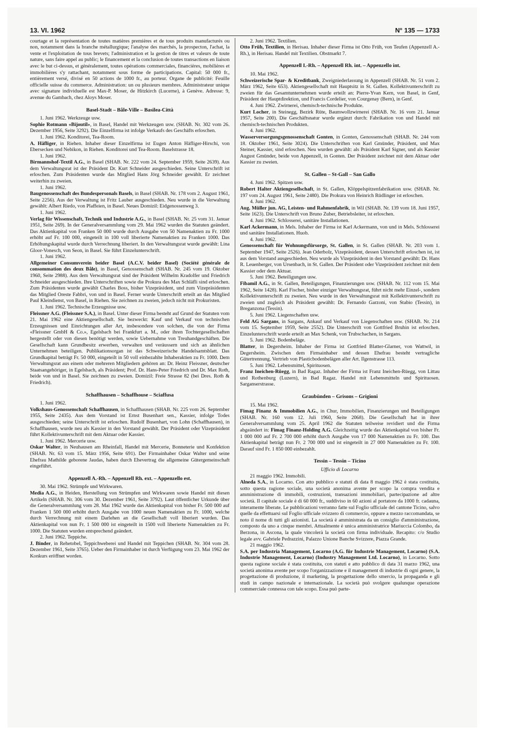13. VI. 1962 N° 135 — 1733
courtage et la représentation de toutes matières premières et de tous produits manufacturés ou non, notamment dans la branche métallurgique; l'analyse des marchés, la prospecton, l'achat, la vente et l'exploitation de tous brevets; l'administration et la gestion de titres et valeurs de toute nature, sans faire appel au public; le financement et la conclusion de toutes transactions en liaison avec le but ci-dessus, et généralement, toutes opérations commerciales, financières, mobilières et immobilières s'y rattachant, notamment sous forme de participations. Capital: 50 000 fr., entièrement versé, divisé en 50 actions de 1000 fr., au porteur. Organe de publicité: Feuille officielle suisse du commerce. Administration: un ou plusieurs membres. Administrateur unique avec signature individuelle est Max-P. Moser, de Hitzkirch (Lucerne), à Genève. Adresse: 9, avenue du Gambach, chez Aloys Moser.
Basel-Stadt – Bâle-Ville – Basilea-Città
1. Juni 1962. Werkzeuge usw.
Sophie Rotmann «Bijoutil», in Basel, Handel mit Werkzeugen usw. (SHAB. Nr. 302 vom 26. Dezember 1956, Seite 3292). Die Einzelfirma ist infolge Verkaufs des Geschäfts erloschen.
1. Juni 1962. Konditorei, Tea-Room.
A. Häfliger, in Riehen. Inhaber dieser Einzelfirma ist Eugen Anton Häfliger-Hirschi, von Ebersecken und Nebikon, in Riehen. Konditorei und Tea-Room. Baselstrasse 18.
1. Juni 1962.
Birmannshof-Textil A.G., in Basel (SHAB. Nr. 222 vom 24. September 1959, Seite 2639). Aus dem Verwaltungsrat ist der Präsident Dr. Kurt Schneider ausgeschieden. Seine Unterschrift ist erloschen. Zum Präsidenten wurde das Mitglied Hans Jörg Schneider gewählt. Er zeichnet weiterhin zu zweien.
1. Juni 1962.
Baugenossenschaft des Bundespersonals Basels, in Basel (SHAB. Nr. 178 vom 2. August 1961, Seite 2256). Aus der Verwaltung ist Fritz Lauber ausgeschieden. Neu wurde in die Verwaltung gewählt: Albert Riedo, von Plaffeien, in Basel. Neues Domizil: Eidgenossenweg 3.
1. Juni 1962.
Verlag für Wissenschaft, Technik und Industrie A.G., in Basel (SHAB. Nr. 25 vom 31. Januar 1951, Seite 269). In der Generalversammlung vom 29. Mai 1962 wurden die Statuten geändert. Das Aktienkapital von Franken 50 000 wurde durch Ausgabe von 50 Namenaktien zu Fr. 1000 erhöht auf Fr. 100 000, eingeteilt in 100 voll liberierte Namenaktien zu Franken 1000. Das Erhöhungskapital wurde durch Verrechnung liberiert. In den Verwaltungsrat wurde gewählt: Lina Gloor-Vonesch, von Seon, in Basel. Sie führt Einzelunterschrift.
1. Juni 1962.
Allgemeiner Consumverein beider Basel (A.C.V. beider Basel) (Société générale de consommation des deux Bâle), in Basel, Genossenschaft (SHAB. Nr. 245 vom 19. Oktober 1960, Seite 2988). Aus dem Verwaltungsrat sind der Präsident Wilhelm Kradolfer und Friedrich Schneider ausgeschieden. Ihre Unterschriften sowie die Prokura des Max Schläfli sind erloschen. Zum Präsidenten wurde gewählt Charles Boss, bisher Vizepräsident, und zum Vizepräsidenten das Mitglied Oreste Fabbri, von und in Basel. Ferner wurde Unterschrift erteilt an das Mitglied Paul Kleindienst, von Basel, in Riehen. Sie zeichnen zu zweien, jedoch nicht mit Prokuristen.
1. Juni 1962. Technische Erzeugnisse usw.
Fleissner A.G. (Fleissner S.A.), in Basel. Unter dieser Firma besteht auf Grund der Statuten vom 21. Mai 1962 eine Aktiengesellschaft. Sie bezweckt: Kauf und Verkauf von technischen Erzeugnissen und Einrichtungen aller Art, insbesondere von solchen, die von der Firma «Fleissner GmbH & Co.», Egelsbach bei Frankfurt a. M., oder ihren Tochtergesellschaften hergestellt oder von diesen benötigt werden, sowie Uebernahme von Treuhandgeschäften. Die Gesellschaft kann Grundbesitz erwerben, verwalten und veräussern und sich an ähnlichen Unternehmen beteiligen. Publikationsorgan ist das Schweizerische Handelsamtsblatt. Das Grundkapital beträgt Fr. 50 000, eingeteilt in 50 voll einbezahlte Inhaberaktien zu Fr. 1000. Dem Verwaltungsrat aus einem oder mehreren Mitgliedern gehören an: Dr. Heinz Fleissner, deutscher Staatsangehöriger, in Egelsbach, als Präsident; Prof. Dr. Hans-Peter Friedrich und Dr. Max Roth, beide von und in Basel. Sie zeichnen zu zweien. Domizil: Freie Strasse 82 (bei Dres. Roth & Friedrich).
Schaffhausen – Schaffhouse – Sciaffusa
1. Juni 1962.
Volkshaus-Genossenschaft Schaffhausen, in Schaffhausen (SHAB. Nr. 225 vom 26. September 1955, Seite 2435). Aus dem Vorstand ist Ernst Busenhart sen., Kassier, infolge Todes ausgeschieden; seine Unterschrift ist erloschen. Rudolf Busenhart, von Lohn (Schaffhausen), in Schaffhausen, wurde neu als Kassier in den Vorstand gewählt. Der Präsident oder Vizepräsident führt Kollektivunterschrift mit dem Aktuar oder Kassier.
1. Juni 1962. Mercerie usw.
Oskar Walter, in Neuhausen am Rheinfall, Handel mit Mercerie, Bonneterie und Konfektion (SHAB. Nr. 63 vom 15. März 1956, Seite 691). Der Firmainhaber Oskar Walter und seine Ehefrau Mathilde geborene Jaudas, haben durch Ehevertrag die allgemeine Gütergemeinschaft eingeführt.
Appenzell A.-Rh. – Appenzell Rh. ext. – Appenzello est.
30. Mai 1962. Strümpfe und Wirkwaren.
Media A.G., in Heiden, Herstellung von Strümpfen und Wirkwaren sowie Handel mit diesen Artikeln (SHAB. Nr. 306 vom 30. Dezember 1961, Seite 3792). Laut öffentlicher Urkunde über die Generalversammlung vom 28. Mai 1962 wurde das Aktienkapital von bisher Fr. 500 000 auf Franken 1 500 000 erhöht durch Ausgabe von 1000 neuen Namenaktien zu Fr. 1000, welche durch Verrechnung mit einem Darlehen an die Gesellschaft voll liberiert wurden. Das Aktienkapital von nun Fr. 1 500 000 ist eingeteilt in 1500 voll liberierte Namenaktien zu Fr. 1000. Die Statuten wurden entsprechend geändert.
2. Juni 1962. Teppiche.
J. Binder, in Rehetobel, Teppichweberei und Handel mit Teppichen (SHAB. Nr. 304 vom 28. Dezember 1961, Seite 3765). Ueber den Firmainhaber ist durch Verfügung vom 23. Mai 1962 der Konkurs eröffnet worden.
2. Juni 1962. Textilien.
Otto Früh, Textilien, in Herisau. Inhaber dieser Firma ist Otto Früh, von Teufen (Appenzell A.-Rh.), in Herisau. Handel mit Textilien. Obstmarkt 7.
Appenzell I.-Rh. – Appenzell Rh. int. – Appenzello int.
10. Mai 1962.
Schweizerische Spar- & Kreditbank, Zweigniederlassung in Appenzell (SHAB. Nr. 51 vom 2. März 1962, Seite 653). Aktiengesellschaft mit Hauptsitz in St. Gallen. Kollektivunterschrift zu zweien für das Gesamtunternehmen wurde erteilt an: Pierre-Yvan Kern, von Basel, in Genf, Präsident der Hauptdirektion, und Francis Cordelier, von Courgenay (Bern), in Genf.
4. Juni 1962. Zwirnerei, chemisch-technische Produkte.
Kurt Locher, in Steinegg, Bezirk Rüte, Baumwollzwirnerei (SHAB. Nr. 16 vom 21. Januar 1957, Seite 200). Die Geschäftsnatur wurde ergänzt durch: Fabrikation von und Handel mit chemisch-technischen Produkten.
4. Juni 1962.
Wasserversorgungsgenossenschaft Gonten, in Gonten, Genossenschaft (SHAB. Nr. 244 vom 18. Oktober 1961, Seite 3024). Die Unterschriften von Karl Gmünder, Präsident, und Max Steiner, Kassier, sind erloschen. Neu wurden gewählt: als Präsident Karl Signer, und als Kassier August Gmünder, beide von Appenzell, in Gonten. Der Präsident zeichnet mit dem Aktuar oder Kassier zu zweien.
St. Gallen – St-Gall – San Gallo
4. Juni 1962. Spitzen usw.
Robert Halter Aktiengesellschaft, in St. Gallen, Klöppelspitzenfabrikation usw. (SHAB. Nr. 197 vom 24. August 1961, Seite 2480). Die Prokura von Heinrich Rüdlinger ist erloschen.
4. Juni 1962.
Aug. Müller jun. AG, Leisten- und Rahmenfabrik, in Wil (SHAB. Nr. 139 vom 18. Juni 1957, Seite 1623). Die Unterschrift von Bruno Zuber, Betriebsleiter, ist erloschen.
4. Juni 1962. Schlosserei, sanitäre Installationen.
Karl Ackermann, in Mels. Inhaber der Firma ist Karl Ackermann, von und in Mels. Schlosserei und sanitäre Installationen. Huob.
4. Juni 1962.
Genossenschaft für Wohnungsfürsorge, St. Gallen, in St. Gallen (SHAB. Nr. 203 vom 1. September 1947, Seite 2526). Jean Oderbolz, Vizepräsident, dessen Unterschrift erloschen ist, ist aus dem Vorstand ausgeschieden. Neu wurde als Vizepräsident in den Vorstand gewählt: Dr. Hans R. Leuenberger, von Ursenbach, in St. Gallen. Der Präsident oder Vizepräsident zeichnet mit dem Kassier oder dem Aktuar.
5. Juni 1962. Beteiligungen usw.
Fibamil A.G., in St. Gallen, Beteiligungen, Finanzierungen usw. (SHAB. Nr. 112 vom 15. Mai 1962, Seite 1428). Karl Fischer, bisher einziger Verwaltungsrat, führt nicht mehr Einzel-, sondern Kollektivunterschrift zu zweien. Neu wurde in den Verwaltungsrat mit Kollektivunterschrift zu zweien und zugleich als Präsident gewählt: Dr. Fernando Garzoni, von Stabio (Tessin), in Breganzona (Tessin).
5. Juni 1962. Liegenschaften usw.
Feld AG Sargans, in Sargans, Ankauf und Verkauf von Liegenschaften usw. (SHAB. Nr. 214 vom 15. September 1959, Seite 2552). Die Unterschrift von Gottfried Bruhin ist erloschen. Einzelunterschrift wurde erteilt an Max Schenk, von Trubschachen, in Sargans.
5. Juni 1962. Bodenbeläge.
Blatter, in Degersheim. Inhaber der Firma ist Gottfried Blatter-Glarner, von Wattwil, in Degersheim. Zwischen dem Firmainhaber und dessen Ehefrau besteht vertragliche Gütertrennung. Vertrieb von Plasticbodenbelägen aller Art. Ilgenstrasse 113.
5. Juni 1962. Lebensmittel, Spirituosen.
Franz Ineichen-Rüegg, in Bad Ragaz. Inhaber der Firma ist Franz Ineichen-Rüegg, von Littau und Rothenburg (Luzern), in Bad Ragaz. Handel mit Lebensmitteln und Spirituosen. Sarganserstrasse.
Graubünden – Grisons – Grigioni
15. Mai 1962.
Fimag Finanz & Immobilien A.G., in Chur, Immobilien, Finanzierungen und Beteiligungen (SHAB. Nr. 160 vom 12. Juli 1960, Seite 2068). Die Gesellschaft hat in ihrer Generalversammlung vom 25. April 1962 die Statuten teilweise revidiert und die Firma abgeändert in: Fimag Finanz-Holding A.G. Gleichzeitig wurde das Aktienkapital von bisher Fr. 1 000 000 auf Fr. 2 700 000 erhöht durch Ausgabe von 17 000 Namenaktien zu Fr. 100. Das Aktienkapital beträgt nun Fr. 2 700 000 und ist eingeteilt in 27 000 Namenaktien zu Fr. 100. Darauf sind Fr. 1 850 000 einbezahlt.
Tessin – Tessin – Ticino
Ufficio di Locarno
21 maggio 1962. Immobili.
Alneda S.A., in Locarno. Con atto pubblico e statuti di data 8 maggio 1962 è stata costituita, sotto questa ragione sociale, una società anonima avente per scopo la compra vendita e amministrazione di immobili, costruzioni, transazioni immobiliari, partecipazione ad altre società. Il capitale sociale è di 60 000 fr., suddiviso in 60 azioni al portatore da 1000 fr. cadauna, interamente liberate. Le pubblicazioni verranno fatte sul Foglio ufficiale del cantone Ticino, salvo quelle da effettuarsi sul Foglio ufficiale svizzero di commercio, oppure a mezzo raccomandata, se noto il nome di tutti gli azionisti. La società è amministrata da un consiglio d'amministrazione, composto da uno a cinque membri. Attualmente è unica amministratrice Mariuccia Colombo, da Berzona, in Ascona, la quale vincolerà la società con firma individuale. Recapito: c/o Studio legale avv. Gabriele Pedrazzini, Palazzo Unione Banche Svizzere, Piazza Grande.
21 maggio 1962.
S.A. per Industria Management, Locarno (A.G. für Industrie Management, Locarno) (S.A. Industrie Management, Locarno) (Industry Management Ltd. Locarno), in Locarno. Sotto questa ragione sociale è stata costituita, con statuti e atto pubblico di data 31 marzo 1962, una società anonima avente per scopo l'organizzazione e il management di industrie di ogni genere, la progettazione di produzione, il marketing, la progettazione dello smercio, la propaganda e gli studi in campo nazionale e internazionale. La società può svolgere qualunque operazione commerciale connessa con tale scopo. Essa può parte-